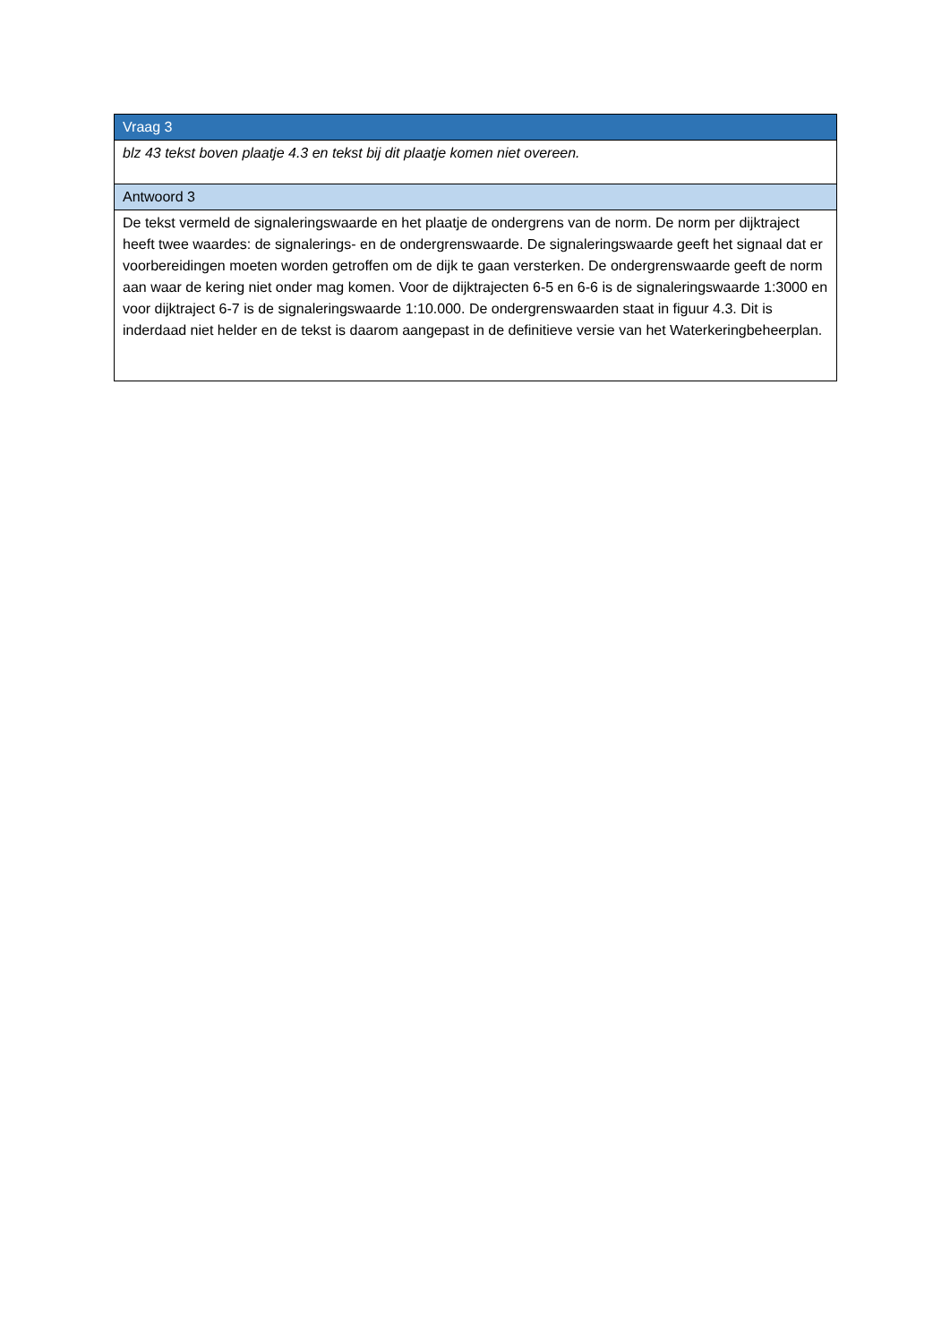| Vraag 3 |
| blz 43 tekst boven plaatje 4.3 en tekst bij dit plaatje komen niet overeen. |
| Antwoord 3 |
| De tekst vermeld de signaleringswaarde en het plaatje de ondergrens van de norm. De norm per dijktraject heeft twee waardes: de signalerings- en de ondergrenswaarde. De signaleringswaarde geeft het signaal dat er voorbereidingen moeten worden getroffen om de dijk te gaan versterken. De ondergrenswaarde geeft de norm aan waar de kering niet onder mag komen. Voor de dijktrajecten 6-5 en 6-6 is de signaleringswaarde 1:3000 en voor dijktraject 6-7 is de signaleringswaarde 1:10.000. De ondergrenswaarden staat in figuur 4.3. Dit is inderdaad niet helder en de tekst is daarom aangepast in de definitieve versie van het Waterkeringbeheerplan. |